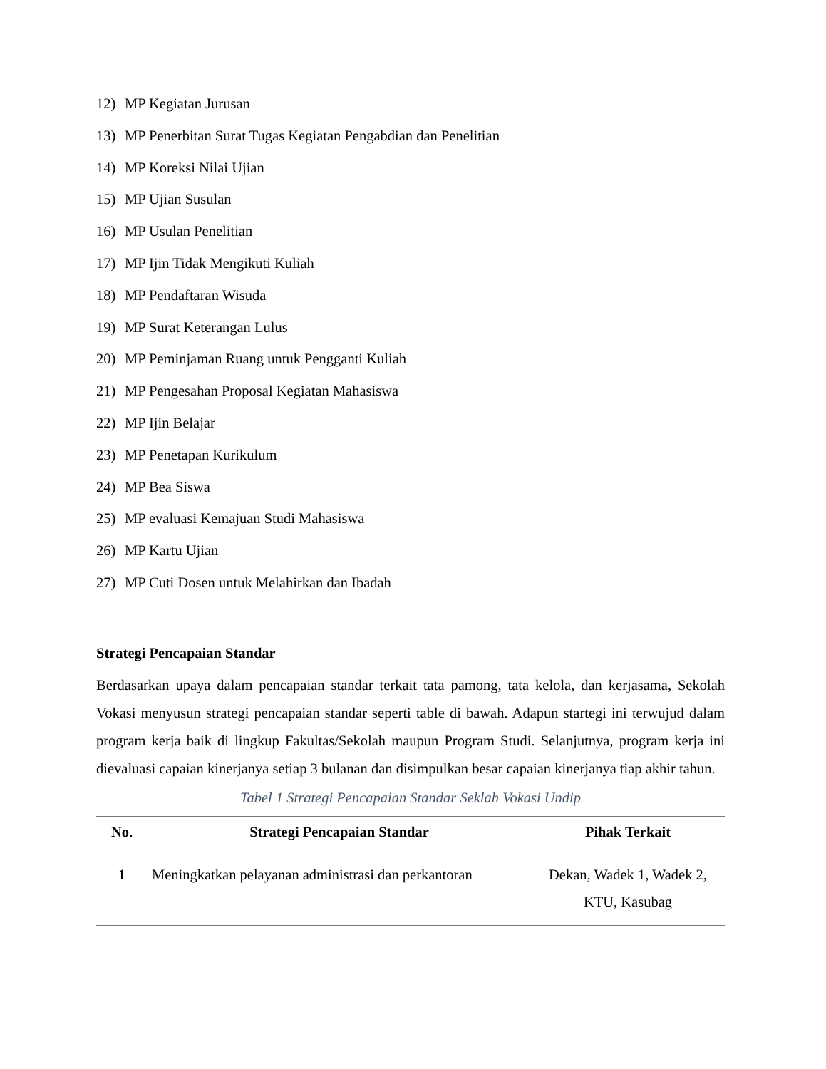12) MP Kegiatan Jurusan
13) MP Penerbitan Surat Tugas Kegiatan Pengabdian dan Penelitian
14) MP Koreksi Nilai Ujian
15) MP Ujian Susulan
16) MP Usulan Penelitian
17) MP Ijin Tidak Mengikuti Kuliah
18) MP Pendaftaran Wisuda
19) MP Surat Keterangan Lulus
20) MP Peminjaman Ruang untuk Pengganti Kuliah
21) MP Pengesahan Proposal Kegiatan Mahasiswa
22) MP Ijin Belajar
23) MP Penetapan Kurikulum
24) MP Bea Siswa
25) MP evaluasi Kemajuan Studi Mahasiswa
26) MP Kartu Ujian
27) MP Cuti Dosen untuk Melahirkan dan Ibadah
Strategi Pencapaian Standar
Berdasarkan upaya dalam pencapaian standar terkait tata pamong, tata kelola, dan kerjasama, Sekolah Vokasi menyusun strategi pencapaian standar seperti table di bawah. Adapun startegi ini terwujud dalam program kerja baik di lingkup Fakultas/Sekolah maupun Program Studi. Selanjutnya, program kerja ini dievaluasi capaian kinerjanya setiap 3 bulanan dan disimpulkan besar capaian kinerjanya tiap akhir tahun.
Tabel 1 Strategi Pencapaian Standar Seklah Vokasi Undip
| No. | Strategi Pencapaian Standar | Pihak Terkait |
| --- | --- | --- |
| 1 | Meningkatkan pelayanan administrasi dan perkantoran | Dekan, Wadek 1, Wadek 2, KTU, Kasubag |